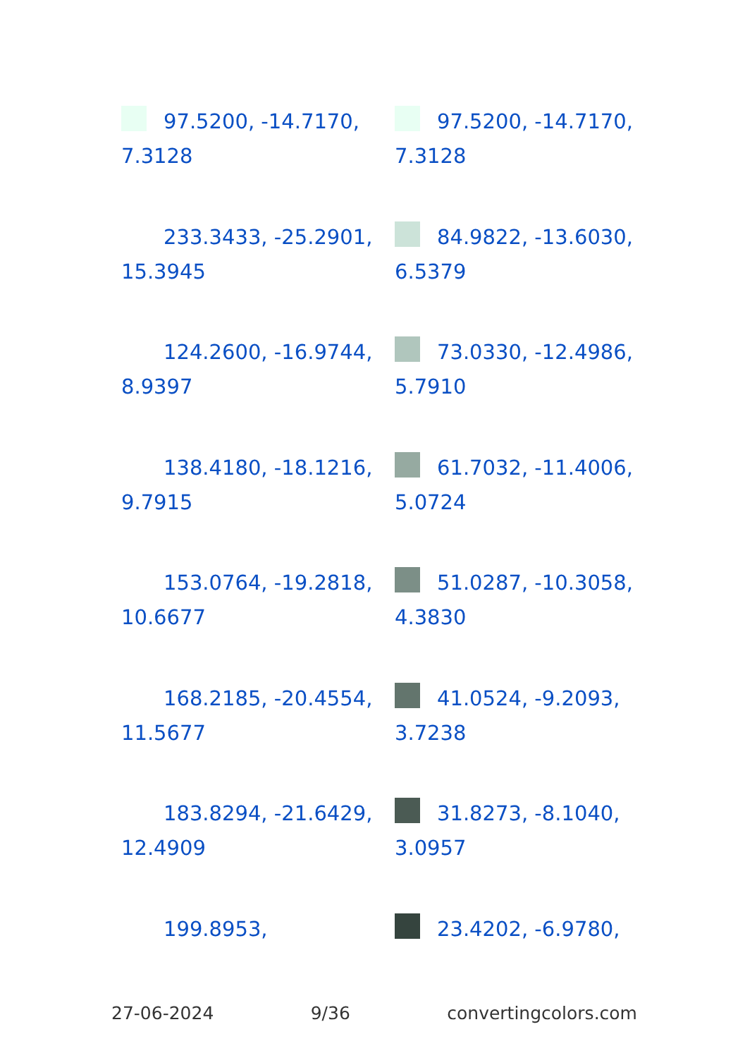97.5200, -14.7170, 7.3128
97.5200, -14.7170, 7.3128
233.3433, -25.2901, 15.3945
84.9822, -13.6030, 6.5379
124.2600, -16.9744, 8.9397
73.0330, -12.4986, 5.7910
138.4180, -18.1216, 9.7915
61.7032, -11.4006, 5.0724
153.0764, -19.2818, 10.6677
51.0287, -10.3058, 4.3830
168.2185, -20.4554, 11.5677
41.0524, -9.2093, 3.7238
183.8294, -21.6429, 12.4909
31.8273, -8.1040, 3.0957
199.8953,
23.4202, -6.9780,
27-06-2024 9/36 convertingcolors.com